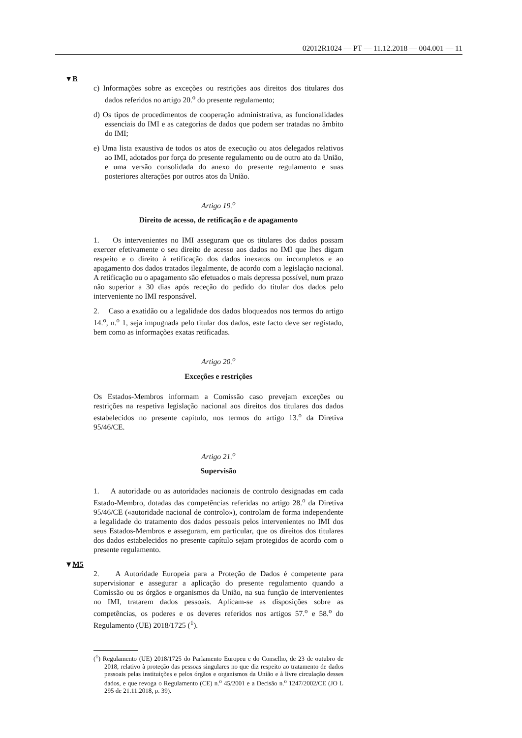02012R1024 — PT — 11.12.2018 — 004.001 — 11
▼B
c) Informações sobre as exceções ou restrições aos direitos dos titulares dos dados referidos no artigo 20.<sup>o</sup> do presente regulamento;
d) Os tipos de procedimentos de cooperação administrativa, as funcionalidades essenciais do IMI e as categorias de dados que podem ser tratadas no âmbito do IMI;
e) Uma lista exaustiva de todos os atos de execução ou atos delegados relativos ao IMI, adotados por força do presente regulamento ou de outro ato da União, e uma versão consolidada do anexo do presente regulamento e suas posteriores alterações por outros atos da União.
Artigo 19.<sup>o</sup>
Direito de acesso, de retificação e de apagamento
1. Os intervenientes no IMI asseguram que os titulares dos dados possam exercer efetivamente o seu direito de acesso aos dados no IMI que lhes digam respeito e o direito à retificação dos dados inexatos ou incompletos e ao apagamento dos dados tratados ilegalmente, de acordo com a legislação nacional. A retificação ou o apagamento são efetuados o mais depressa possível, num prazo não superior a 30 dias após receção do pedido do titular dos dados pelo interveniente no IMI responsável.
2. Caso a exatidão ou a legalidade dos dados bloqueados nos termos do artigo 14.<sup>o</sup>, n.<sup>o</sup> 1, seja impugnada pelo titular dos dados, este facto deve ser registado, bem como as informações exatas retificadas.
Artigo 20.<sup>o</sup>
Exceções e restrições
Os Estados-Membros informam a Comissão caso prevejam exceções ou restrições na respetiva legislação nacional aos direitos dos titulares dos dados estabelecidos no presente capítulo, nos termos do artigo 13.<sup>o</sup> da Diretiva 95/46/CE.
Artigo 21.<sup>o</sup>
Supervisão
1. A autoridade ou as autoridades nacionais de controlo designadas em cada Estado-Membro, dotadas das competências referidas no artigo 28.<sup>o</sup> da Diretiva 95/46/CE («autoridade nacional de controlo»), controlam de forma independente a legalidade do tratamento dos dados pessoais pelos intervenientes no IMI dos seus Estados-Membros e asseguram, em particular, que os direitos dos titulares dos dados estabelecidos no presente capítulo sejam protegidos de acordo com o presente regulamento.
▼M5
2. A Autoridade Europeia para a Proteção de Dados é competente para supervisionar e assegurar a aplicação do presente regulamento quando a Comissão ou os órgãos e organismos da União, na sua função de intervenientes no IMI, tratarem dados pessoais. Aplicam-se as disposições sobre as competências, os poderes e os deveres referidos nos artigos 57.<sup>o</sup> e 58.<sup>o</sup> do Regulamento (UE) 2018/1725 (<sup>1</sup>).
(<sup>1</sup>) Regulamento (UE) 2018/1725 do Parlamento Europeu e do Conselho, de 23 de outubro de 2018, relativo à proteção das pessoas singulares no que diz respeito ao tratamento de dados pessoais pelas instituições e pelos órgãos e organismos da União e à livre circulação desses dados, e que revoga o Regulamento (CE) n.<sup>o</sup> 45/2001 e a Decisão n.<sup>o</sup> 1247/2002/CE (JO L 295 de 21.11.2018, p. 39).